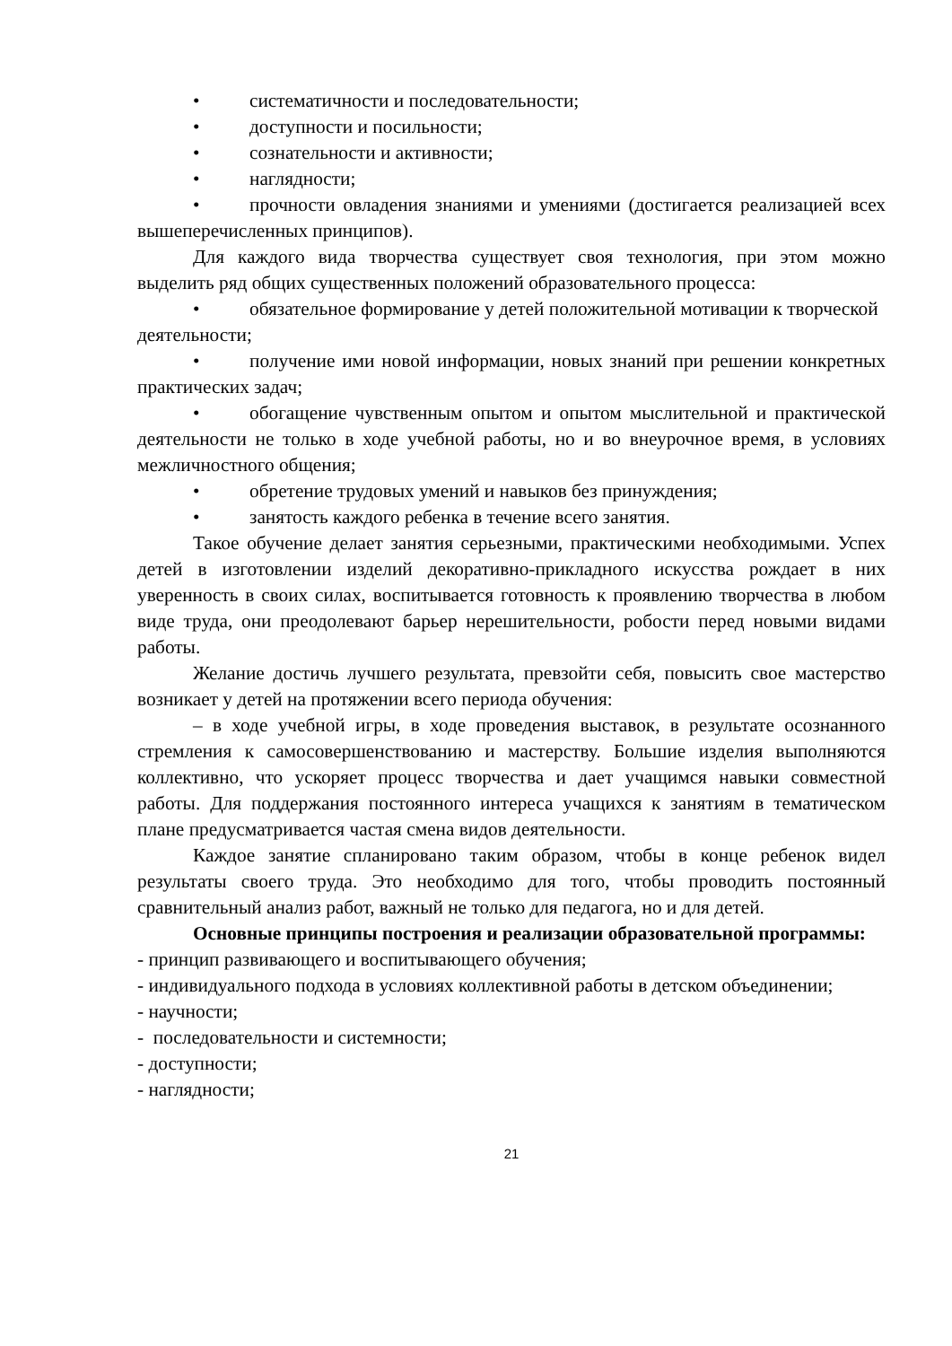• систематичности и последовательности;
• доступности и посильности;
• сознательности и активности;
• наглядности;
• прочности овладения знаниями и умениями (достигается реализацией всех вышеперечисленных принципов).
Для каждого вида творчества существует своя технология, при этом можно выделить ряд общих существенных положений образовательного процесса:
• обязательное формирование у детей положительной мотивации к творческой деятельности;
• получение ими новой информации, новых знаний при решении конкретных практических задач;
• обогащение чувственным опытом и опытом мыслительной и практической деятельности не только в ходе учебной работы, но и во внеурочное время, в условиях межличностного общения;
• обретение трудовых умений и навыков без принуждения;
• занятость каждого ребенка в течение всего занятия.
Такое обучение делает занятия серьезными, практическими необходимыми. Успех детей в изготовлении изделий декоративно-прикладного искусства рождает в них уверенность в своих силах, воспитывается готовность к проявлению творчества в любом виде труда, они преодолевают барьер нерешительности, робости перед новыми видами работы.
Желание достичь лучшего результата, превзойти себя, повысить свое мастерство возникает у детей на протяжении всего периода обучения:
– в ходе учебной игры, в ходе проведения выставок, в результате осознанного стремления к самосовершенствованию и мастерству. Большие изделия выполняются коллективно, что ускоряет процесс творчества и дает учащимся навыки совместной работы. Для поддержания постоянного интереса учащихся к занятиям в тематическом плане предусматривается частая смена видов деятельности.
Каждое занятие спланировано таким образом, чтобы в конце ребенок видел результаты своего труда. Это необходимо для того, чтобы проводить постоянный сравнительный анализ работ, важный не только для педагога, но и для детей.
Основные принципы построения и реализации образовательной программы:
- принцип развивающего и воспитывающего обучения;
- индивидуального подхода в условиях коллективной работы в детском объединении;
- научности;
- последовательности и системности;
- доступности;
- наглядности;
21